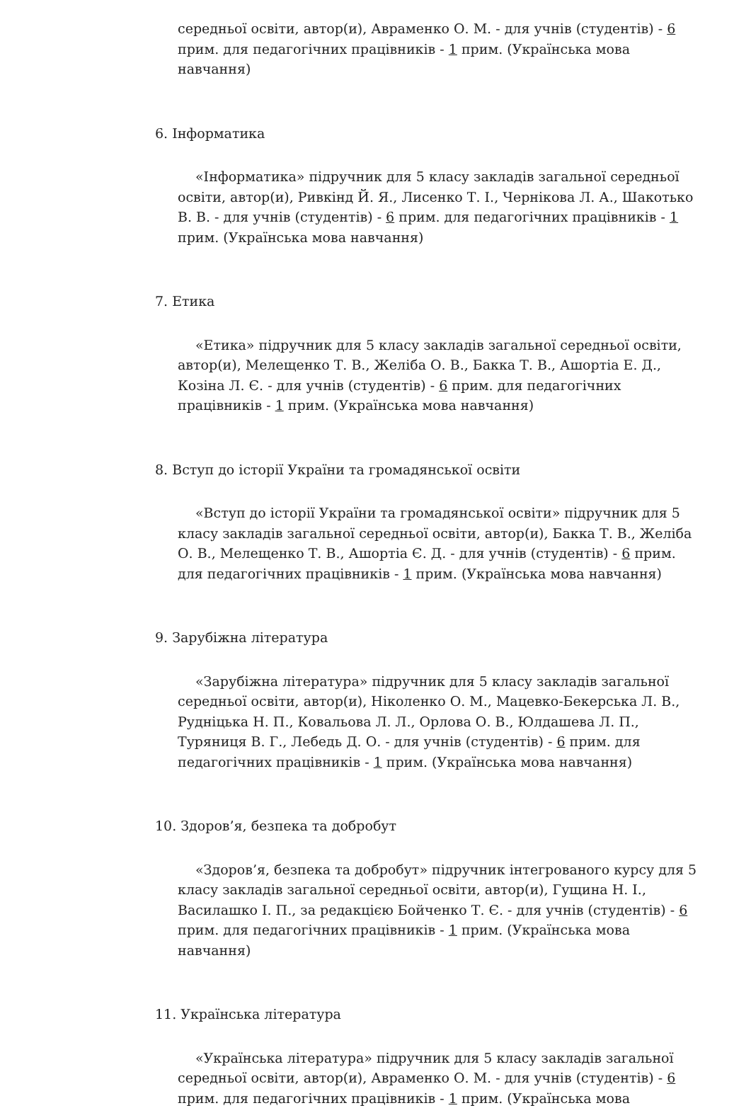середньої освіти, автор(и), Авраменко О. М. - для учнів (студентів) - 6 прим. для педагогічних працівників - 1 прим. (Українська мова навчання)
6. Інформатика
«Інформатика» підручник для 5 класу закладів загальної середньої освіти, автор(и), Ривкінд Й. Я., Лисенко Т. І., Чернікова Л. А., Шакотько В. В. - для учнів (студентів) - 6 прим. для педагогічних працівників - 1 прим. (Українська мова навчання)
7. Етика
«Етика» підручник для 5 класу закладів загальної середньої освіти, автор(и), Мелещенко Т. В., Желіба О. В., Бакка Т. В., Ашортіа Е. Д., Козіна Л. Є. - для учнів (студентів) - 6 прим. для педагогічних працівників - 1 прим. (Українська мова навчання)
8. Вступ до історії України та громадянської освіти
«Вступ до історії України та громадянської освіти» підручник для 5 класу закладів загальної середньої освіти, автор(и), Бакка Т. В., Желіба О. В., Мелещенко Т. В., Ашортіа Є. Д. - для учнів (студентів) - 6 прим. для педагогічних працівників - 1 прим. (Українська мова навчання)
9. Зарубіжна література
«Зарубіжна література» підручник для 5 класу закладів загальної середньої освіти, автор(и), Ніколенко О. М., Мацевко-Бекерська Л. В., Рудніцька Н. П., Ковальова Л. Л., Орлова О. В., Юлдашева Л. П., Туряниця В. Г., Лебедь Д. О. - для учнів (студентів) - 6 прим. для педагогічних працівників - 1 прим. (Українська мова навчання)
10. Здоров’я, безпека та добробут
«Здоров’я, безпека та добробут» підручник інтегрованого курсу для 5 класу закладів загальної середньої освіти, автор(и), Гущина Н. І., Василашко І. П., за редакцією Бойченко Т. Є. - для учнів (студентів) - 6 прим. для педагогічних працівників - 1 прим. (Українська мова навчання)
11. Українська література
«Українська література» підручник для 5 класу закладів загальної середньої освіти, автор(и), Авраменко О. М. - для учнів (студентів) - 6 прим. для педагогічних працівників - 1 прим. (Українська мова